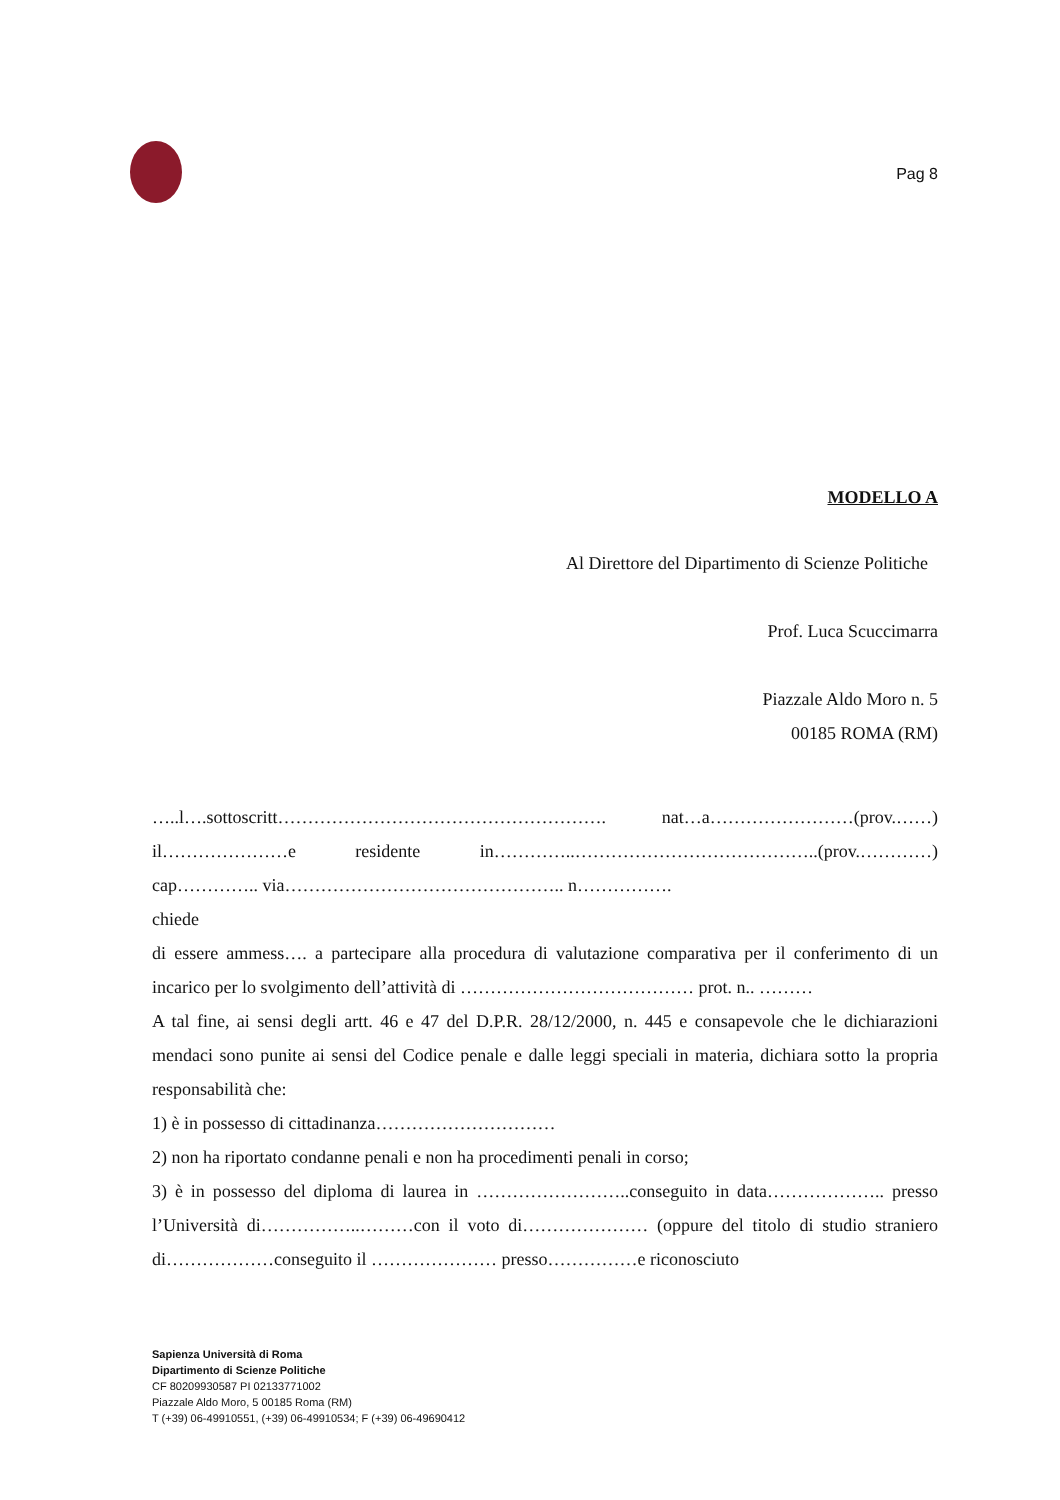Pag 8
MODELLO A
Al Direttore del Dipartimento di Scienze Politiche
Prof. Luca Scuccimarra
Piazzale Aldo Moro n. 5
00185 ROMA (RM)
…..l….sottoscritt………………………………………………. nat…a……………………(prov.……) il…………………e residente in…………..…………………………………..(prov.…………) cap………….. via……………………………………….. n…………….
chiede
di essere ammess…. a partecipare alla procedura di valutazione comparativa per il conferimento di un incarico per lo svolgimento dell’attività di ………………………………… prot. n.. ………
A tal fine, ai sensi degli artt. 46 e 47 del D.P.R. 28/12/2000, n. 445 e consapevole che le dichiarazioni mendaci sono punite ai sensi del Codice penale e dalle leggi speciali in materia, dichiara sotto la propria responsabilità che:
1) è in possesso di cittadinanza…………………………
2) non ha riportato condanne penali e non ha procedimenti penali in corso;
3) è in possesso del diploma di laurea in ……………………..conseguito in data……………….. presso l’Università di……………..………con il voto di………………… (oppure del titolo di studio straniero di………………conseguito il ………………… presso……………e riconosciuto
Sapienza Università di Roma
Dipartimento di Scienze Politiche
CF 80209930587 PI 02133771002
Piazzale Aldo Moro, 5 00185 Roma (RM)
T (+39) 06-49910551, (+39) 06-49910534; F (+39) 06-49690412